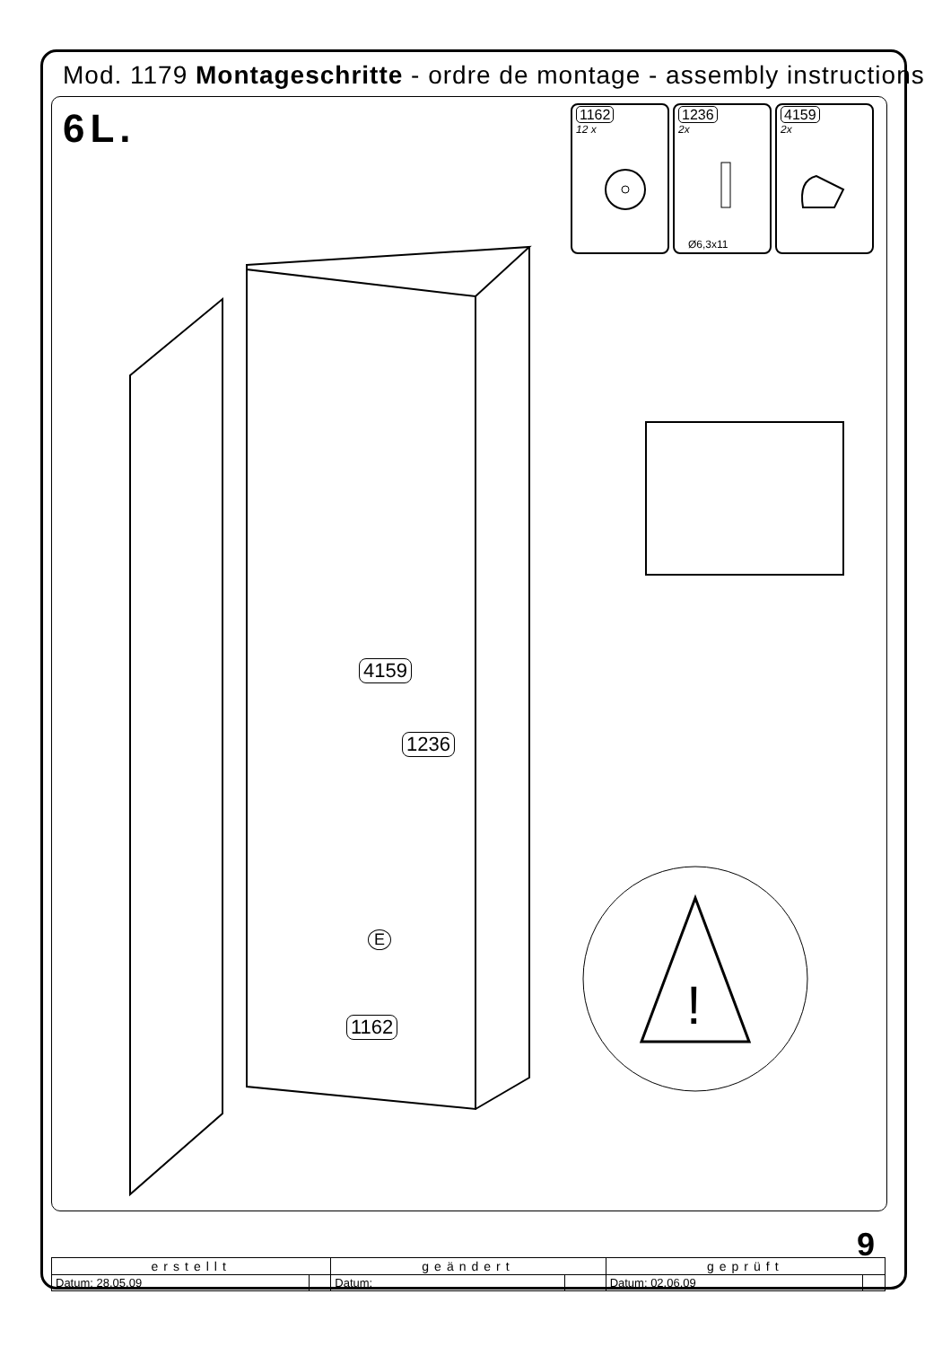Mod. 1179 Montageschritte - ordre de montage - assembly instructions
6L.
1162
12 x
1236
2x
Ø6,3x11
4159
2x
4159
1236
1162
E
!
9
| erstellt | | geändert | | geprüft | |
| --- | --- | --- | --- | --- | --- |
| Datum: 28.05.09 | | Datum: | | Datum: 02.06.09 | |